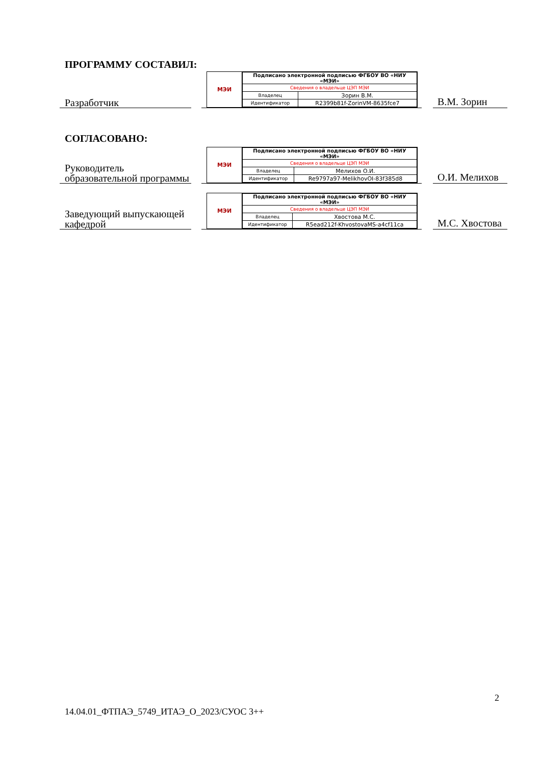ПРОГРАММУ СОСТАВИЛ:
Разработчик
МЭИ
| Подписано электронной подписью ФГБОУ ВО «НИУ «МЭИ» | |
| Сведения о владельце ЦЭП МЭИ | |
| Владелец | Зорин В.М. |
| Идентификатор | R2399b81f-ZorinVM-8635fce7 |
В.М. Зорин
СОГЛАСОВАНО:
Руководитель образовательной программы
МЭИ
| Подписано электронной подписью ФГБОУ ВО «НИУ «МЭИ» | |
| Сведения о владельце ЦЭП МЭИ | |
| Владелец | Мелихов О.И. |
| Идентификатор | Re9797a97-MelikhovOI-83f385d8 |
О.И. Мелихов
Заведующий выпускающей кафедрой
МЭИ
| Подписано электронной подписью ФГБОУ ВО «НИУ «МЭИ» | |
| Сведения о владельце ЦЭП МЭИ | |
| Владелец | Хвостова М.С. |
| Идентификатор | R5ead212f-KhvostovaMS-a4cf11ca |
М.С. Хвостова
2
14.04.01_ФТПАЭ_5749_ИТАЭ_О_2023/СУОС 3++